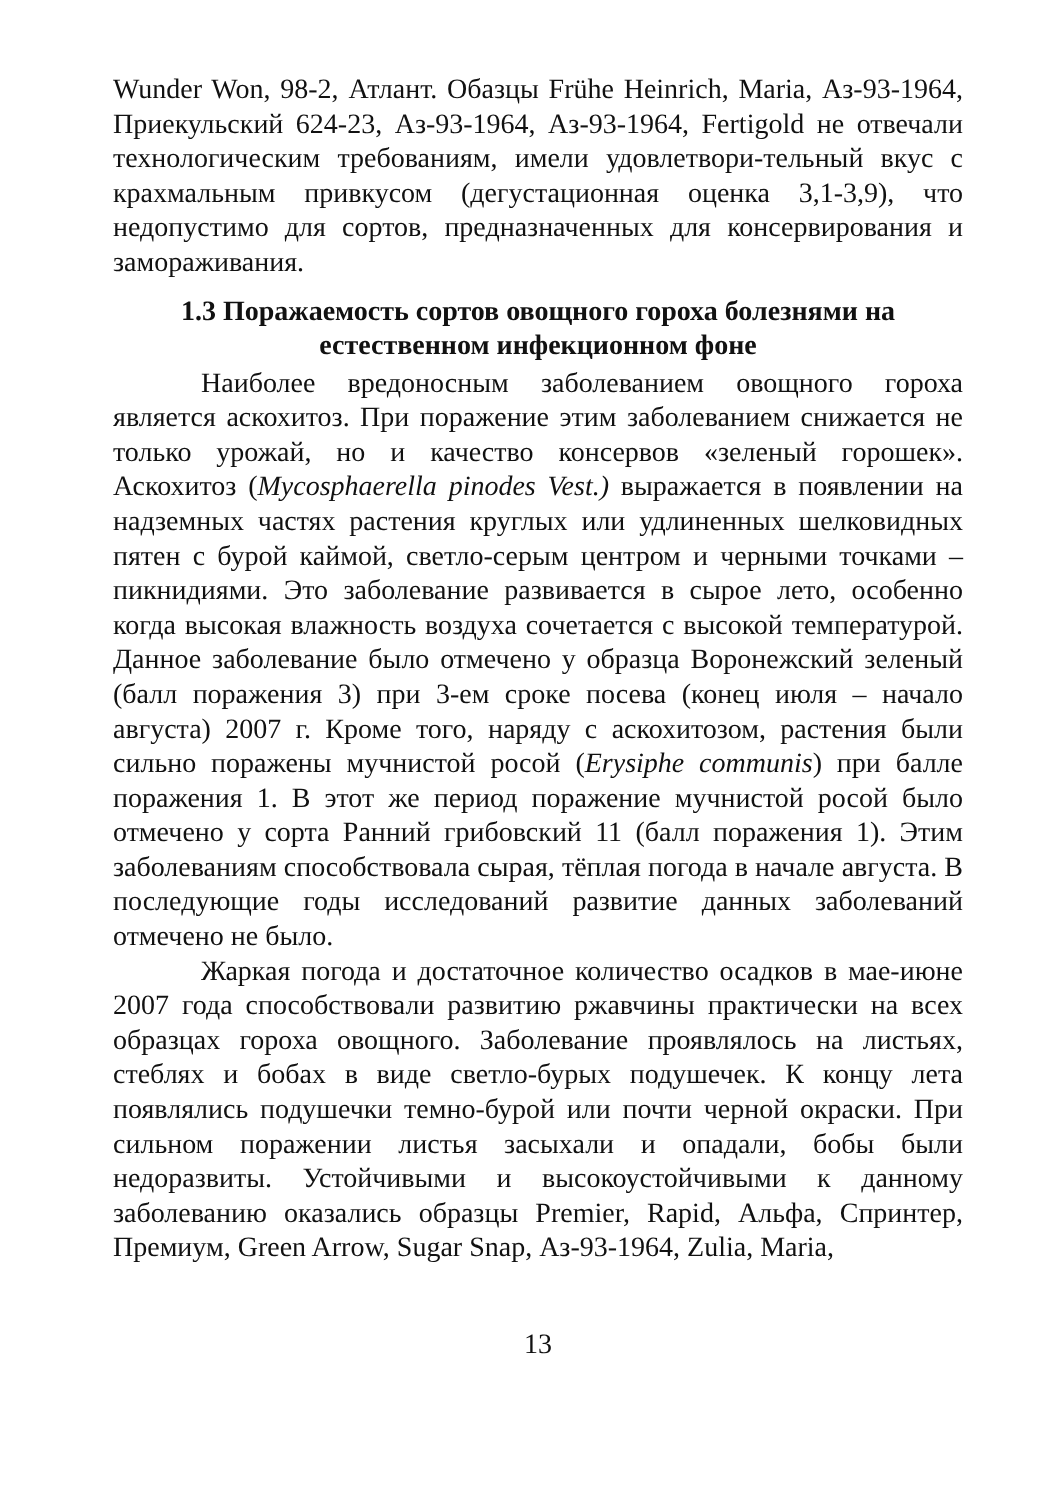Wunder Won, 98-2, Атлант. Обазцы Frühe Heinrich, Maria, Аз-93-1964, Приекульский 624-23, Аз-93-1964, Аз-93-1964, Fertigold не отвечали технологическим требованиям, имели удовлетвори-тельный вкус с крахмальным привкусом (дегустационная оценка 3,1-3,9), что недопустимо для сортов, предназначенных для консервирования и замораживания.
1.3 Поражаемость сортов овощного гороха болезнями на естественном инфекционном фоне
Наиболее вредоносным заболеванием овощного гороха является аскохитоз. При поражение этим заболеванием снижается не только урожай, но и качество консервов «зеленый горошек». Аскохитоз (Mycosphaerella pinodes Vest.) выражается в появлении на надземных частях растения круглых или удлиненных шелковидных пятен с бурой каймой, светло-серым центром и черными точками – пикнидиями. Это заболевание развивается в сырое лето, особенно когда высокая влажность воздуха сочетается с высокой температурой. Данное заболевание было отмечено у образца Воронежский зеленый (балл поражения 3) при 3-ем сроке посева (конец июля – начало августа) 2007 г. Кроме того, наряду с аскохитозом, растения были сильно поражены мучнистой росой (Erysiphe communis) при балле поражения 1. В этот же период поражение мучнистой росой было отмечено у сорта Ранний грибовский 11 (балл поражения 1). Этим заболеваниям способствовала сырая, тёплая погода в начале августа. В последующие годы исследований развитие данных заболеваний отмечено не было.
Жаркая погода и достаточное количество осадков в мае-июне 2007 года способствовали развитию ржавчины практически на всех образцах гороха овощного. Заболевание проявлялось на листьях, стеблях и бобах в виде светло-бурых подушечек. К концу лета появлялись подушечки темно-бурой или почти черной окраски. При сильном поражении листья засыхали и опадали, бобы были недоразвиты. Устойчивыми и высокоустойчивыми к данному заболеванию оказались образцы Premier, Rapid, Альфа, Спринтер, Премиум, Green Arrow, Sugar Snap, Аз-93-1964, Zulia, Maria,
13